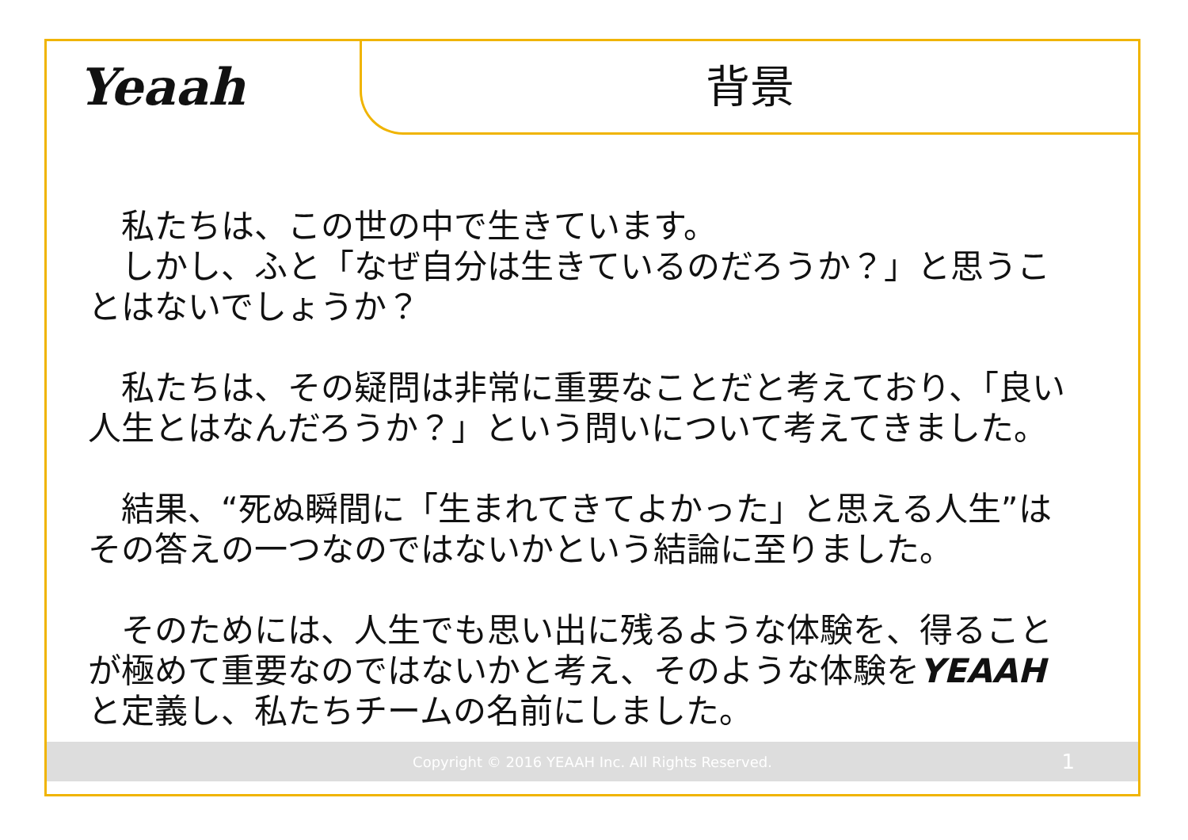Yeaah
背景
　私たちは、この世の中で生きています。
　しかし、ふと「なぜ自分は生きているのだろうか？」と思うことはないでしょうか？
　私たちは、その疑問は非常に重要なことだと考えており、「良い人生とはなんだろうか？」という問いについて考えてきました。
　結果、“死ぬ瞬間に「生まれてきてよかった」と思える人生”はその答えの一つなのではないかという結論に至りました。
　そのためには、人生でも思い出に残るような体験を、得ることが極めて重要なのではないかと考え、そのような体験をYEAAHと定義し、私たちチームの名前にしました。
Copyright © 2016 YEAAH Inc. All Rights Reserved. 1